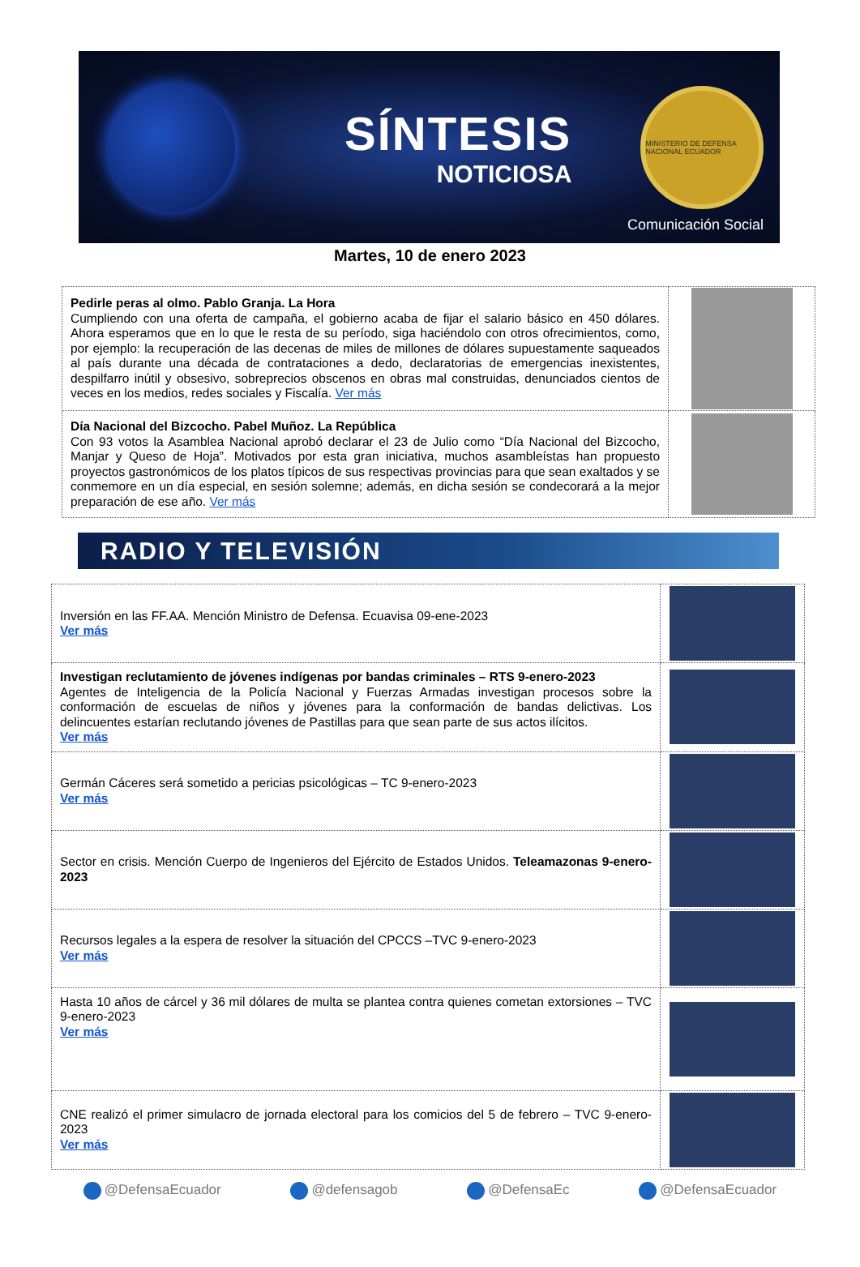SÍNTESIS
NOTICIOSA
MINISTERIO DE DEFENSA NACIONAL ECUADOR
Comunicación Social
Martes, 10 de enero 2023
| Pedirle peras al olmo. Pablo Granja. La Hora Cumpliendo con una oferta de campaña, el gobierno acaba de fijar el salario básico en 450 dólares. Ahora esperamos que en lo que le resta de su período, siga haciéndolo con otros ofrecimientos, como, por ejemplo: la recuperación de las decenas de miles de millones de dólares supuestamente saqueados al país durante una década de contrataciones a dedo, declaratorias de emergencias inexistentes, despilfarro inútil y obsesivo, sobreprecios obscenos en obras mal construidas, denunciados cientos de veces en los medios, redes sociales y Fiscalía. Ver más | |
| Día Nacional del Bizcocho. Pabel Muñoz. La República Con 93 votos la Asamblea Nacional aprobó declarar el 23 de Julio como “Día Nacional del Bizcocho, Manjar y Queso de Hoja”. Motivados por esta gran iniciativa, muchos asambleístas han propuesto proyectos gastronómicos de los platos típicos de sus respectivas provincias para que sean exaltados y se conmemore en un día especial, en sesión solemne; además, en dicha sesión se condecorará a la mejor preparación de ese año. Ver más | |
RADIO Y TELEVISIÓN
| Inversión en las FF.AA. Mención Ministro de Defensa. Ecuavisa 09-ene-2023 Ver más | |
| Investigan reclutamiento de jóvenes indígenas por bandas criminales – RTS 9-enero-2023 Agentes de Inteligencia de la Policía Nacional y Fuerzas Armadas investigan procesos sobre la conformación de escuelas de niños y jóvenes para la conformación de bandas delictivas. Los delincuentes estarían reclutando jóvenes de Pastillas para que sean parte de sus actos ilícitos. Ver más | |
| Germán Cáceres será sometido a pericias psicológicas – TC 9-enero-2023 Ver más | |
| Sector en crisis. Mención Cuerpo de Ingenieros del Ejército de Estados Unidos. Teleamazonas 9-enero-2023 | |
| Recursos legales a la espera de resolver la situación del CPCCS –TVC 9-enero-2023 Ver más | |
| Hasta 10 años de cárcel y 36 mil dólares de multa se plantea contra quienes cometan extorsiones – TVC 9-enero-2023 Ver más | |
| CNE realizó el primer simulacro de jornada electoral para los comicios del 5 de febrero – TVC 9-enero-2023 Ver más | |
@DefensaEcuador @defensagob @DefensaEc @DefensaEcuador